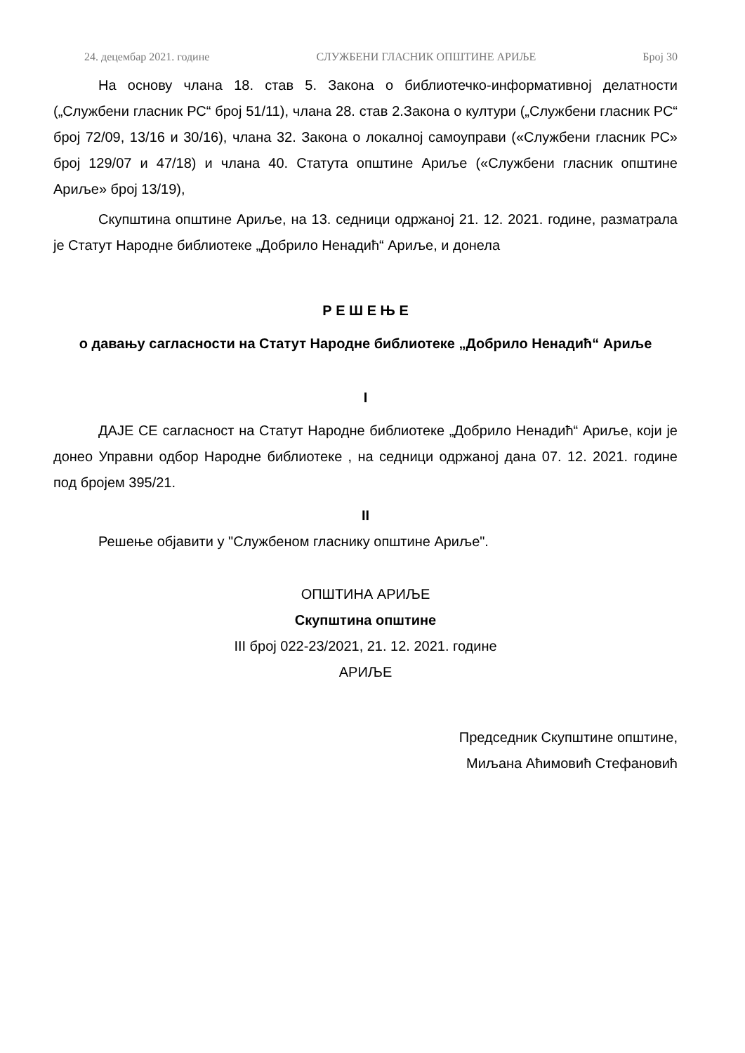24. децембар 2021. године СЛУЖБЕНИ ГЛАСНИК ОПШТИНЕ АРИЉЕ Број 30
На основу члана 18. став 5. Закона о библиотечко-информативној делатности („Службени гласник РС“ број 51/11), члана 28. став 2.Закона о култури („Службени гласник РС“ број 72/09, 13/16 и 30/16), члана 32. Закона о локалној самоуправи («Службени гласник РС» број 129/07 и 47/18) и члана 40. Статута општине Ариље («Службени гласник општине Ариље» број 13/19),
Скупштина општине Ариље, на 13. седници одржаној 21. 12. 2021. године, разматрала је Статут Народне библиотеке „Добрило Ненадић“ Ариље, и донела
Р Е Ш Е Њ Е
о давању сагласности на Статут Народне библиотеке „Добрило Ненадић“ Ариље
I
ДАЈЕ СЕ сагласност на Статут Народне библиотеке „Добрило Ненадић“ Ариље, који је донео Управни одбор Народне библиотеке , на седници одржаној дана 07. 12. 2021. године под бројем 395/21.
II
Решење објавити у "Службеном гласнику општине Ариље".
ОПШТИНА АРИЉЕ
Скупштина општине
III број 022-23/2021, 21. 12. 2021. године
АРИЉЕ
Председник Скупштине општине,
Миљана Аћимовић Стефановић